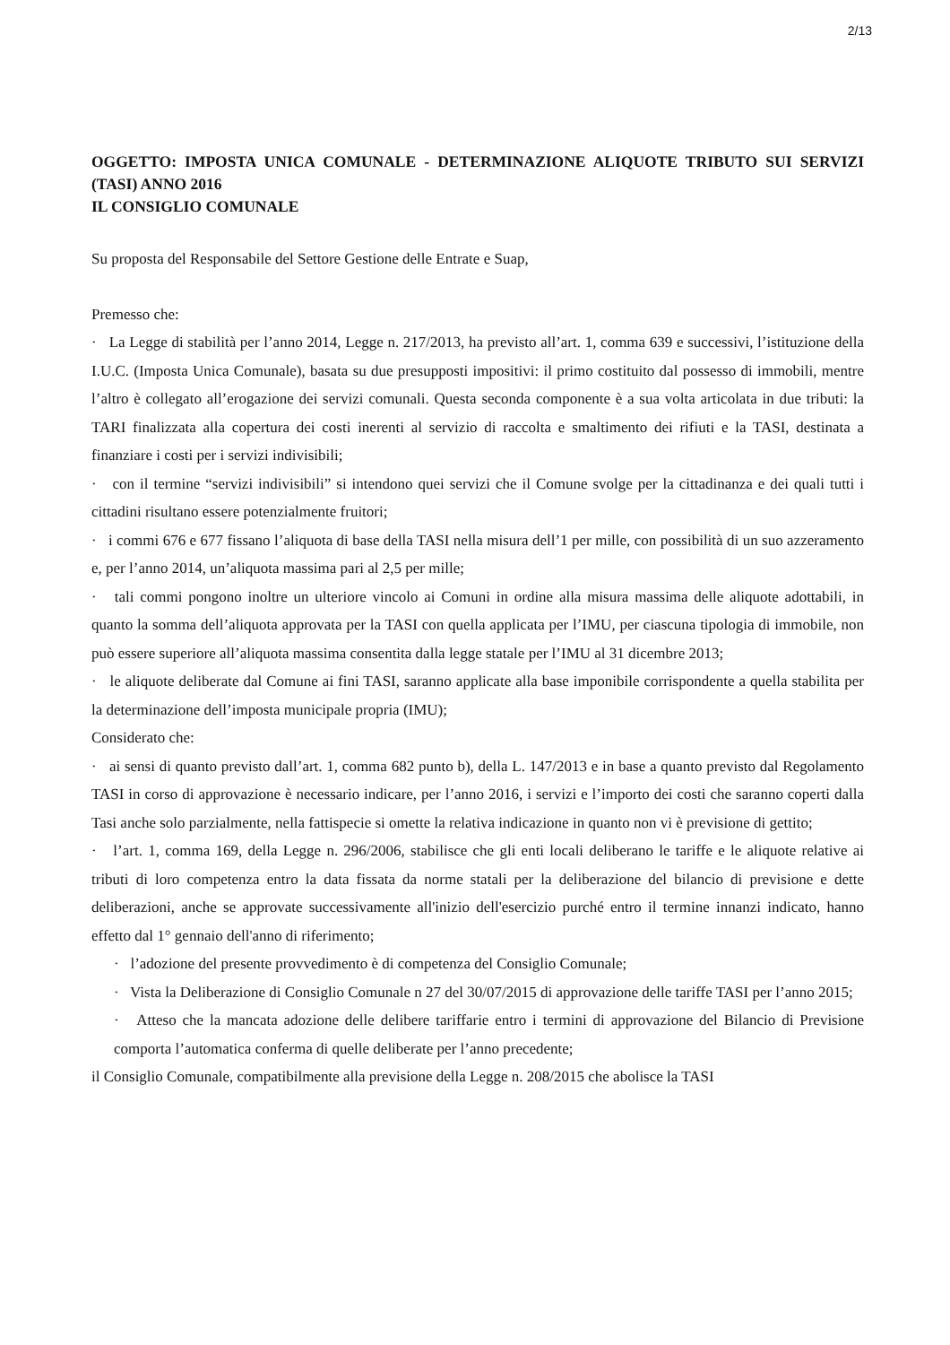2/13
OGGETTO: IMPOSTA UNICA COMUNALE - DETERMINAZIONE ALIQUOTE TRIBUTO SUI SERVIZI (TASI) ANNO 2016
IL CONSIGLIO COMUNALE
Su proposta del Responsabile del Settore Gestione delle Entrate e Suap,
Premesso che:
· La Legge di stabilità per l’anno 2014, Legge n. 217/2013, ha previsto all’art. 1, comma 639 e successivi, l’istituzione della I.U.C. (Imposta Unica Comunale), basata su due presupposti impositivi: il primo costituito dal possesso di immobili, mentre l’altro è collegato all’erogazione dei servizi comunali. Questa seconda componente è a sua volta articolata in due tributi: la TARI finalizzata alla copertura dei costi inerenti al servizio di raccolta e smaltimento dei rifiuti e la TASI, destinata a finanziare i costi per i servizi indivisibili;
· con il termine “servizi indivisibili” si intendono quei servizi che il Comune svolge per la cittadinanza e dei quali tutti i cittadini risultano essere potenzialmente fruitori;
· i commi 676 e 677 fissano l’aliquota di base della TASI nella misura dell’1 per mille, con possibilità di un suo azzeramento e, per l’anno 2014, un’aliquota massima pari al 2,5 per mille;
· tali commi pongono inoltre un ulteriore vincolo ai Comuni in ordine alla misura massima delle aliquote adottabili, in quanto la somma dell’aliquota approvata per la TASI con quella applicata per l’IMU, per ciascuna tipologia di immobile, non può essere superiore all’aliquota massima consentita dalla legge statale per l’IMU al 31 dicembre 2013;
· le aliquote deliberate dal Comune ai fini TASI, saranno applicate alla base imponibile corrispondente a quella stabilita per la determinazione dell’imposta municipale propria (IMU);
Considerato che:
· ai sensi di quanto previsto dall’art. 1, comma 682 punto b), della L. 147/2013 e in base a quanto previsto dal Regolamento TASI in corso di approvazione è necessario indicare, per l’anno 2016, i servizi e l’importo dei costi che saranno coperti dalla Tasi anche solo parzialmente, nella fattispecie si omette la relativa indicazione in quanto non vi è previsione di gettito;
· l’art. 1, comma 169, della Legge n. 296/2006, stabilisce che gli enti locali deliberano le tariffe e le aliquote relative ai tributi di loro competenza entro la data fissata da norme statali per la deliberazione del bilancio di previsione e dette deliberazioni, anche se approvate successivamente all'inizio dell'esercizio purché entro il termine innanzi indicato, hanno effetto dal 1° gennaio dell'anno di riferimento;
· l’adozione del presente provvedimento è di competenza del Consiglio Comunale;
· Vista la Deliberazione di Consiglio Comunale n 27 del 30/07/2015 di approvazione delle tariffe TASI per l’anno 2015;
· Atteso che la mancata adozione delle delibere tariffarie entro i termini di approvazione del Bilancio di Previsione comporta l’automatica conferma di quelle deliberate per l’anno precedente;
il Consiglio Comunale, compatibilmente alla previsione della Legge n. 208/2015 che abolisce la TASI